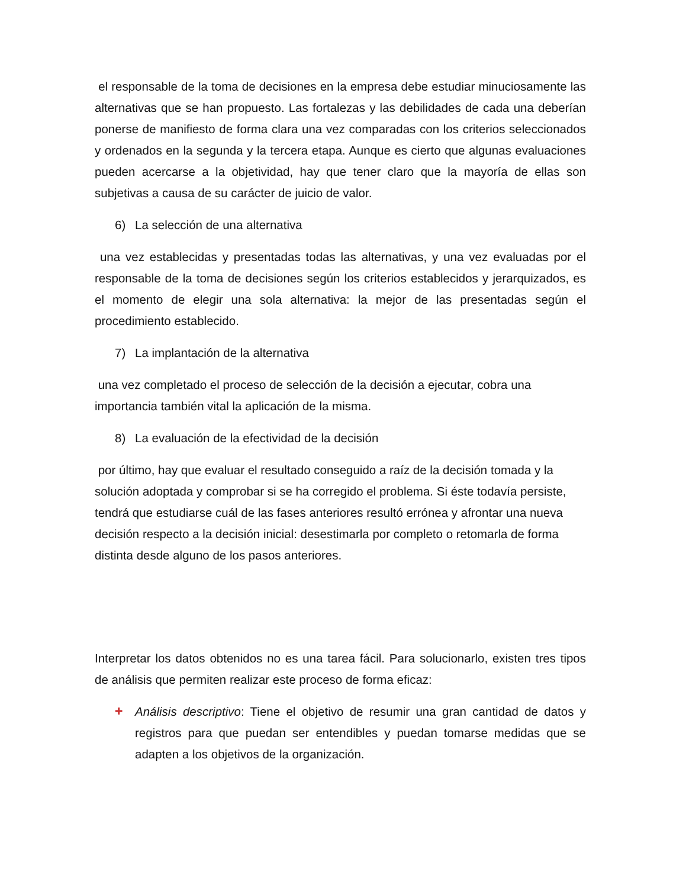el responsable de la toma de decisiones en la empresa debe estudiar minuciosamente las alternativas que se han propuesto. Las fortalezas y las debilidades de cada una deberían ponerse de manifiesto de forma clara una vez comparadas con los criterios seleccionados y ordenados en la segunda y la tercera etapa. Aunque es cierto que algunas evaluaciones pueden acercarse a la objetividad, hay que tener claro que la mayoría de ellas son subjetivas a causa de su carácter de juicio de valor.
6) La selección de una alternativa
una vez establecidas y presentadas todas las alternativas, y una vez evaluadas por el responsable de la toma de decisiones según los criterios establecidos y jerarquizados, es el momento de elegir una sola alternativa: la mejor de las presentadas según el procedimiento establecido.
7) La implantación de la alternativa
una vez completado el proceso de selección de la decisión a ejecutar, cobra una
importancia también vital la aplicación de la misma.
8) La evaluación de la efectividad de la decisión
por último, hay que evaluar el resultado conseguido a raíz de la decisión tomada y la
solución adoptada y comprobar si se ha corregido el problema. Si éste todavía persiste,
tendrá que estudiarse cuál de las fases anteriores resultó errónea y afrontar una nueva
decisión respecto a la decisión inicial: desestimarla por completo o retomarla de forma
distinta desde alguno de los pasos anteriores.
Interpretar los datos obtenidos no es una tarea fácil. Para solucionarlo, existen tres tipos de análisis que permiten realizar este proceso de forma eficaz:
✚
Análisis descriptivo: Tiene el objetivo de resumir una gran cantidad de datos y registros para que puedan ser entendibles y puedan tomarse medidas que se adapten a los objetivos de la organización.